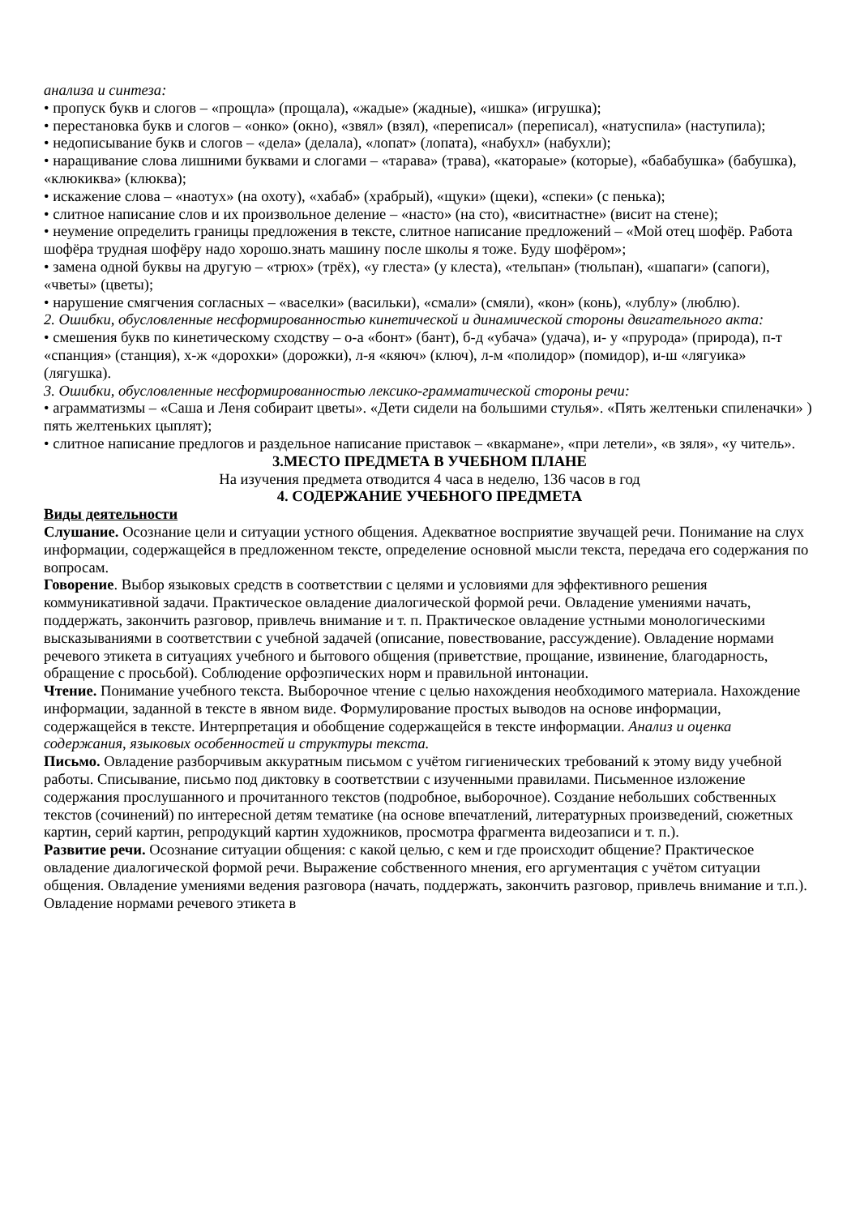анализа и синтеза:
• пропуск букв и слогов – «прощла» (прощала), «жадые» (жадные), «ишка» (игрушка);
• перестановка букв и слогов – «онко» (окно), «звял» (взял), «переписал» (переписал), «натуспила» (наступила);
• недописывание букв и слогов – «дела» (делала), «лопат» (лопата), «набухл» (набухли);
• наращивание слова лишними буквами и слогами – «тарава» (трава), «катораые» (которые), «бабабушка» (бабушка), «клюкиква» (клюква);
• искажение слова – «наотух» (на охоту), «хабаб» (храбрый), «щуки» (щеки), «спеки» (с пенька);
• слитное написание слов и их произвольное деление – «насто» (на сто), «виситнастне» (висит на стене);
• неумение определить границы предложения в тексте, слитное написание предложений – «Мой отец шофёр. Работа шофёра трудная шофёру надо хорошо.знать машину после школы я тоже. Буду шофёром»;
• замена одной буквы на другую – «трюх» (трёх), «у глеста» (у клеста), «тельпан» (тюльпан), «шапаги» (сапоги), «чветы» (цветы);
• нарушение смягчения согласных – «васелки» (васильки), «смали» (смяли), «кон» (конь), «лублу» (люблю).
2. Ошибки, обусловленные несформированностью кинетической и динамической стороны двигательного акта:
• смешения букв по кинетическому сходству – о-а «бонт» (бант), б-д «убача» (удача), и- у «прурода» (природа), п-т «спанция» (станция), х-ж «дорохки» (дорожки), л-я «кяюч» (ключ), л-м «полидор» (помидор), и-ш «лягуика» (лягушка).
3. Ошибки, обусловленные несформированностью лексико-грамматической стороны речи:
• аграмматизмы – «Саша и Леня собираит цветы». «Дети сидели на большими стулья». «Пять желтеньки спиленачки» ) пять желтеньких цыплят);
• слитное написание предлогов и раздельное написание приставок – «вкармане», «при летели», «в зяля», «у читель».
3.МЕСТО ПРЕДМЕТА В УЧЕБНОМ ПЛАНЕ
На изучения предмета отводится 4 часа в неделю, 136 часов в год
4. СОДЕРЖАНИЕ УЧЕБНОГО ПРЕДМЕТА
Виды деятельности
Слушание. Осознание цели и ситуации устного общения. Адекватное восприятие звучащей речи. Понимание на слух информации, содержащейся в предложенном тексте, определение основной мысли текста, передача его содержания по вопросам.
Говорение. Выбор языковых средств в соответствии с целями и условиями для эффективного решения коммуникативной задачи. Практическое овладение диалогической формой речи. Овладение умениями начать, поддержать, закончить разговор, привлечь внимание и т. п. Практическое овладение устными монологическими высказываниями в соответствии с учебной задачей (описание, повествование, рассуждение). Овладение нормами речевого этикета в ситуациях учебного и бытового общения (приветствие, прощание, извинение, благодарность, обращение с просьбой). Соблюдение орфоэпических норм и правильной интонации.
Чтение. Понимание учебного текста. Выборочное чтение с целью нахождения необходимого материала. Нахождение информации, заданной в тексте в явном виде. Формулирование простых выводов на основе информации, содержащейся в тексте. Интерпретация и обобщение содержащейся в тексте информации. Анализ и оценка содержания, языковых особенностей и структуры текста.
Письмо. Овладение разборчивым аккуратным письмом с учётом гигиенических требований к этому виду учебной работы. Списывание, письмо под диктовку в соответствии с изученными правилами. Письменное изложение содержания прослушанного и прочитанного текстов (подробное, выборочное). Создание небольших собственных текстов (сочинений) по интересной детям тематике (на основе впечатлений, литературных произведений, сюжетных картин, серий картин, репродукций картин художников, просмотра фрагмента видеозаписи и т. п.).
Развитие речи. Осознание ситуации общения: с какой целью, с кем и где происходит общение? Практическое овладение диалогической формой речи. Выражение собственного мнения, его аргументация с учётом ситуации общения. Овладение умениями ведения разговора (начать, поддержать, закончить разговор, привлечь внимание и т.п.). Овладение нормами речевого этикета в